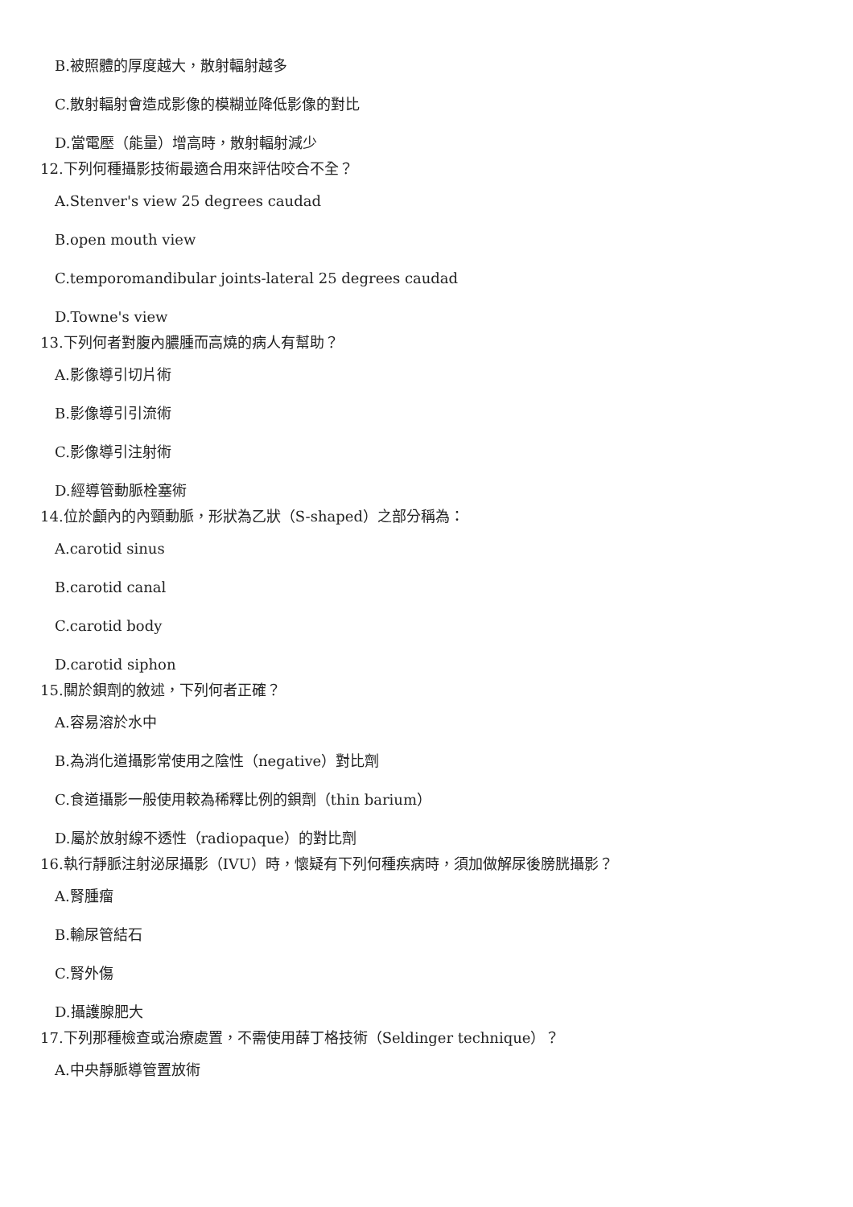B.被照體的厚度越大，散射輻射越多
C.散射輻射會造成影像的模糊並降低影像的對比
D.當電壓（能量）增高時，散射輻射減少
12.下列何種攝影技術最適合用來評估咬合不全？
A.Stenver's view 25 degrees caudad
B.open mouth view
C.temporomandibular joints-lateral 25 degrees caudad
D.Towne's view
13.下列何者對腹內膿腫而高燒的病人有幫助？
A.影像導引切片術
B.影像導引引流術
C.影像導引注射術
D.經導管動脈栓塞術
14.位於顱內的內頸動脈，形狀為乙狀（S-shaped）之部分稱為：
A.carotid sinus
B.carotid canal
C.carotid body
D.carotid siphon
15.關於鋇劑的敘述，下列何者正確？
A.容易溶於水中
B.為消化道攝影常使用之陰性（negative）對比劑
C.食道攝影一般使用較為稀釋比例的鋇劑（thin barium）
D.屬於放射線不透性（radiopaque）的對比劑
16.執行靜脈注射泌尿攝影（IVU）時，懷疑有下列何種疾病時，須加做解尿後膀胱攝影？
A.腎腫瘤
B.輸尿管結石
C.腎外傷
D.攝護腺肥大
17.下列那種檢查或治療處置，不需使用薛丁格技術（Seldinger technique）？
A.中央靜脈導管置放術